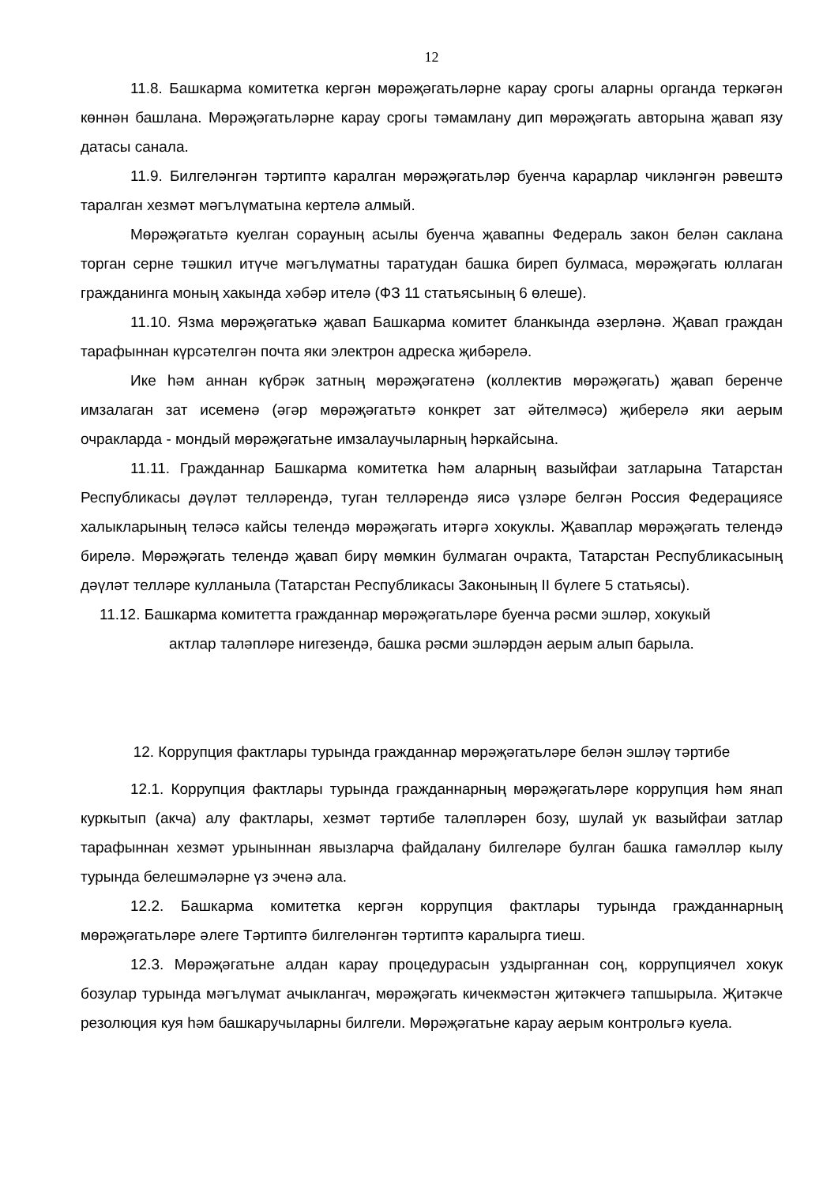12
11.8. Башкарма комитетка кергән мөрәҗәгатьләрне карау срогы аларны органда теркәгән көннән башлана. Мөрәҗәгатьләрне карау срогы тәмамлану дип мөрәҗәгать авторына җавап язу датасы санала.
11.9. Билгеләнгән тәртиптә каралган мөрәҗәгатьләр буенча карарлар чикләнгән рәвештә таралган хезмәт мәгълүматына кертелә алмый.
Мөрәҗәгатьтә куелган сорауның асылы буенча җавапны Федераль закон белән саклана торган серне тәшкил итүче мәгълүматны таратудан башка биреп булмаса, мөрәҗәгать юллаган гражданинга моның хакында хәбәр ителә (ФЗ 11 статьясының 6 өлеше).
11.10. Язма мөрәҗәгатькә җавап Башкарма комитет бланкында әзерләнә. Җавап граждан тарафыннан күрсәтелгән почта яки электрон адреска җибәрелә.
Ике һәм аннан күбрәк затның мөрәҗәгатенә (коллектив мөрәҗәгать) җавап беренче имзалаган зат исеменә (әгәр мөрәҗәгатьтә конкрет зат әйтелмәсә) җиберелә яки аерым очракларда - мондый мөрәҗәгатьне имзалаучыларның һәркайсына.
11.11. Гражданнар Башкарма комитетка һәм аларның вазыйфаи затларына Татарстан Республикасы дәүләт телләрендә, туган телләрендә яисә үзләре белгән Россия Федерациясе халыкларының теләсә кайсы телендә мөрәҗәгать итәргә хокуклы. Җаваплар мөрәҗәгать телендә бирелә. Мөрәҗәгать телендә җавап бирү мөмкин булмаган очракта, Татарстан Республикасының дәүләт телләре кулланыла (Татарстан Республикасы Законының II бүлеге 5 статьясы).
11.12. Башкарма комитетта гражданнар мөрәҗәгатьләре буенча рәсми эшләр, хокукый
актлар таләпләре нигезендә, башка рәсми эшләрдән аерым алып барыла.
12. Коррупция фактлары турында гражданнар мөрәҗәгатьләре белән эшләү тәртибе
12.1. Коррупция фактлары турында гражданнарның мөрәҗәгатьләре коррупция һәм янап куркытып (акча) алу фактлары, хезмәт тәртибе таләпләрен бозу, шулай ук вазыйфаи затлар тарафыннан хезмәт урыныннан явызларча файдалану билгеләре булган башка гамәлләр кылу турында белешмәләрне үз эченә ала.
12.2. Башкарма комитетка кергән коррупция фактлары турында гражданнарның мөрәҗәгатьләре әлеге Тәртиптә билгеләнгән тәртиптә каралырга тиеш.
12.3. Мөрәҗәгатьне алдан карау процедурасын уздырганнан соң, коррупциячел хокук бозулар турында мәгълүмат ачыклангач, мөрәҗәгать кичекмәстән җитәкчегә тапшырыла. Җитәкче резолюция куя һәм башкаручыларны билгели. Мөрәҗәгатьне карау аерым контрольгә куела.